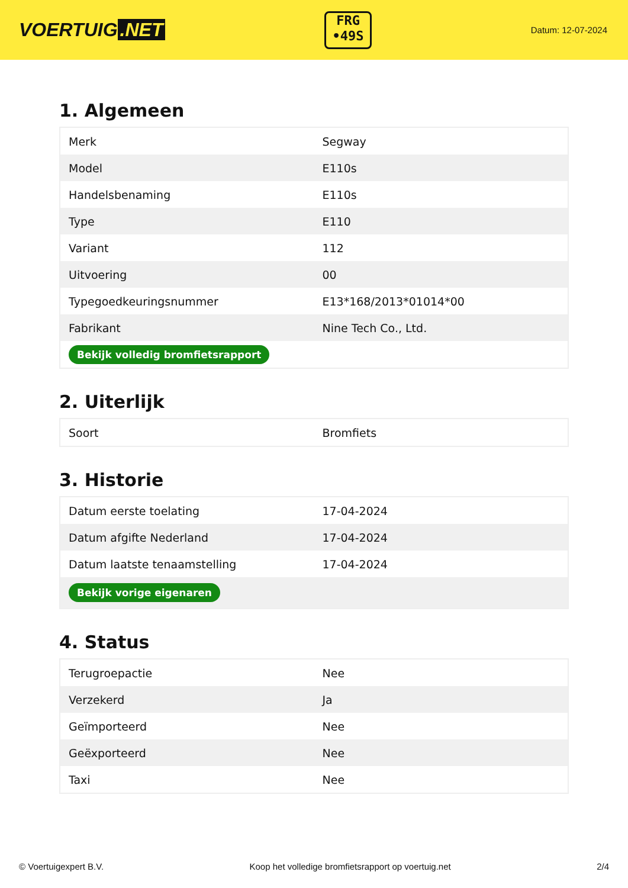VOERTUIG.NET
FRG
•49S
Datum: 12-07-2024
1. Algemeen
| Merk | Segway |
| Model | E110s |
| Handelsbenaming | E110s |
| Type | E110 |
| Variant | 112 |
| Uitvoering | 00 |
| Typegoedkeuringsnummer | E13*168/2013*01014*00 |
| Fabrikant | Nine Tech Co., Ltd. |
| Bekijk volledig bromfietsrapport | |
2. Uiterlijk
| Soort | Bromfiets |
3. Historie
| Datum eerste toelating | 17-04-2024 |
| Datum afgifte Nederland | 17-04-2024 |
| Datum laatste tenaamstelling | 17-04-2024 |
| Bekijk vorige eigenaren | |
4. Status
| Terugroepactie | Nee |
| Verzekerd | Ja |
| Geïmporteerd | Nee |
| Geëxporteerd | Nee |
| Taxi | Nee |
© Voertuigexpert B.V. Koop het volledige bromfietsrapport op voertuig.net 2/4